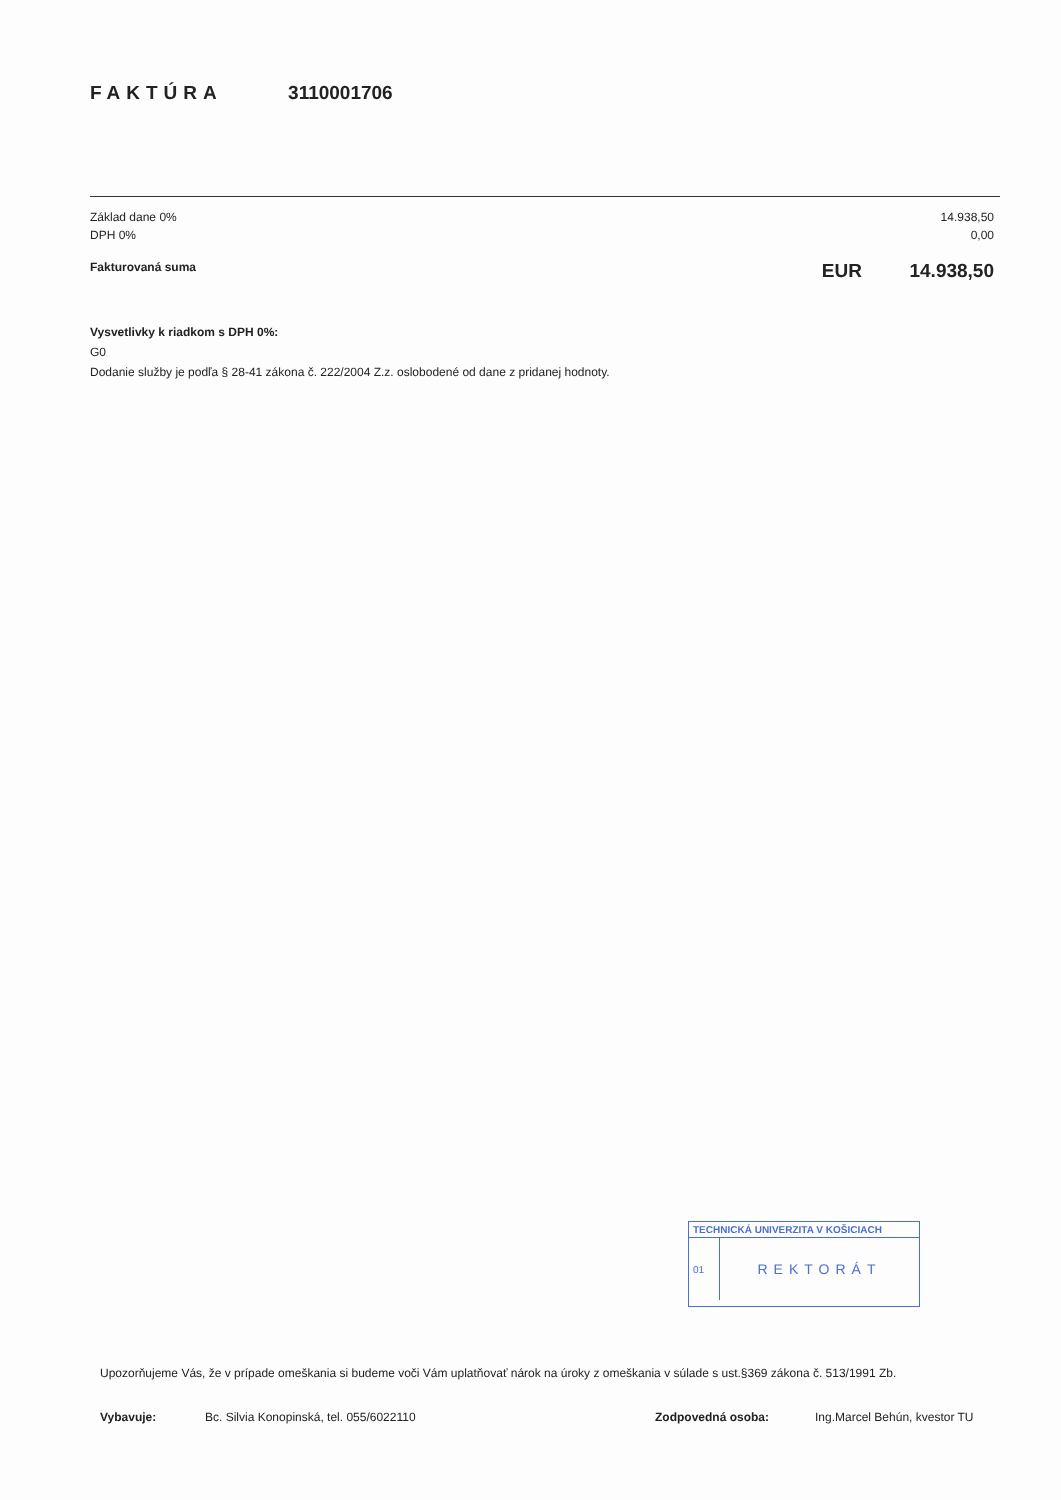FAKTÚRA 3110001706
Základ dane 0% 14.938,50
DPH 0% 0,00
Fakturovaná suma EUR 14.938,50
Vysvetlivky k riadkom s DPH 0%:
G0
Dodanie služby je podľa § 28-41 zákona č. 222/2004 Z.z. oslobodené od dane z pridanej hodnoty.
TECHNICKÁ UNIVERZITA V KOŠICIACH
01
REKTORÁT
Upozorňujeme Vás, že v prípade omeškania si budeme voči Vám uplatňovať nárok na úroky z omeškania v súlade s ust.§369 zákona č. 513/1991 Zb.
Vybavuje: Bc. Silvia Konopinská, tel. 055/6022110 Zodpovedná osoba: Ing.Marcel Behún, kvestor TU